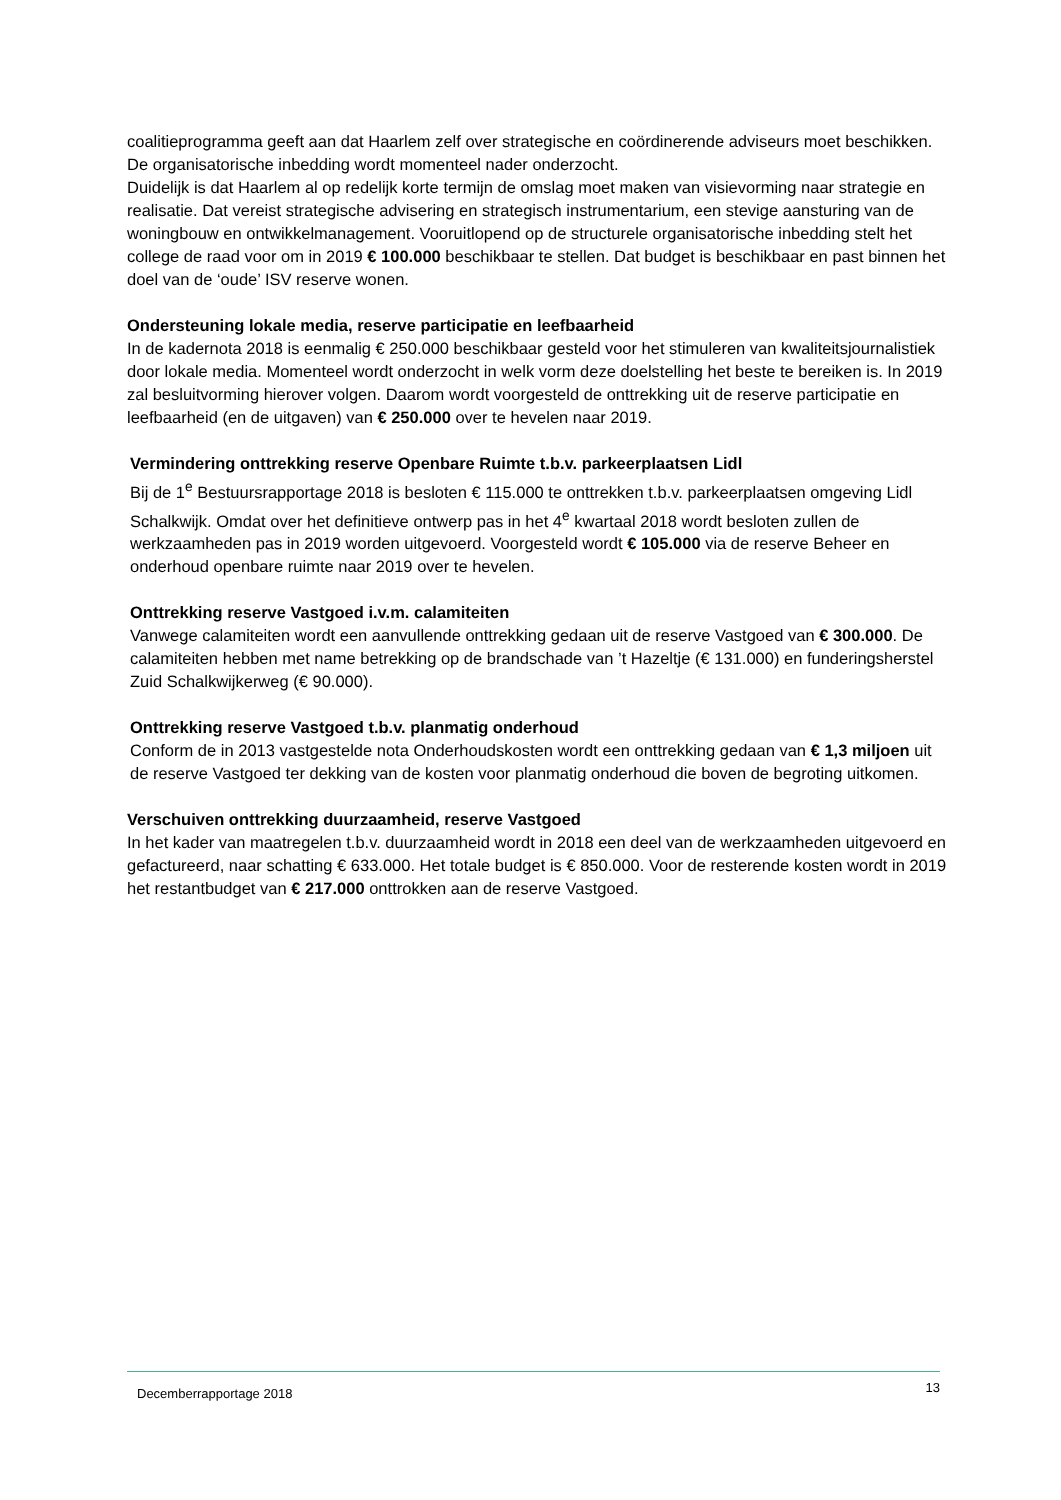coalitieprogramma geeft aan dat Haarlem zelf over strategische en coördinerende adviseurs moet beschikken. De organisatorische inbedding wordt momenteel nader onderzocht.
Duidelijk is dat Haarlem al op redelijk korte termijn de omslag moet maken van visievorming naar strategie en realisatie. Dat vereist strategische advisering en strategisch instrumentarium, een stevige aansturing van de woningbouw en ontwikkelmanagement. Vooruitlopend op de structurele organisatorische inbedding stelt het college de raad voor om in 2019 € 100.000 beschikbaar te stellen. Dat budget is beschikbaar en past binnen het doel van de ‘oude’ ISV reserve wonen.
Ondersteuning lokale media, reserve participatie en leefbaarheid
In de kadernota 2018 is eenmalig € 250.000 beschikbaar gesteld voor het stimuleren van kwaliteitsjournalistiek door lokale media. Momenteel wordt onderzocht in welk vorm deze doelstelling het beste te bereiken is. In 2019 zal besluitvorming hierover volgen. Daarom wordt voorgesteld de onttrekking uit de reserve participatie en leefbaarheid (en de uitgaven) van € 250.000 over te hevelen naar 2019.
Vermindering onttrekking reserve Openbare Ruimte t.b.v. parkeerplaatsen Lidl
Bij de 1<sup>e</sup> Bestuursrapportage 2018 is besloten € 115.000 te onttrekken t.b.v. parkeerplaatsen omgeving Lidl Schalkwijk. Omdat over het definitieve ontwerp pas in het 4<sup>e</sup> kwartaal 2018 wordt besloten zullen de werkzaamheden pas in 2019 worden uitgevoerd. Voorgesteld wordt € 105.000 via de reserve Beheer en onderhoud openbare ruimte naar 2019 over te hevelen.
Onttrekking reserve Vastgoed i.v.m. calamiteiten
Vanwege calamiteiten wordt een aanvullende onttrekking gedaan uit de reserve Vastgoed van € 300.000. De calamiteiten hebben met name betrekking op de brandschade van ’t Hazeltje (€ 131.000) en funderingsherstel Zuid Schalkwijkerweg (€ 90.000).
Onttrekking reserve Vastgoed t.b.v. planmatig onderhoud
Conform de in 2013 vastgestelde nota Onderhoudskosten wordt een onttrekking gedaan van € 1,3 miljoen uit de reserve Vastgoed ter dekking van de kosten voor planmatig onderhoud die boven de begroting uitkomen.
Verschuiven onttrekking duurzaamheid, reserve Vastgoed
In het kader van maatregelen t.b.v. duurzaamheid wordt in 2018 een deel van de werkzaamheden uitgevoerd en gefactureerd, naar schatting € 633.000. Het totale budget is € 850.000. Voor de resterende kosten wordt in 2019 het restantbudget van € 217.000 onttrokken aan de reserve Vastgoed.
Decemberrapportage 2018 13